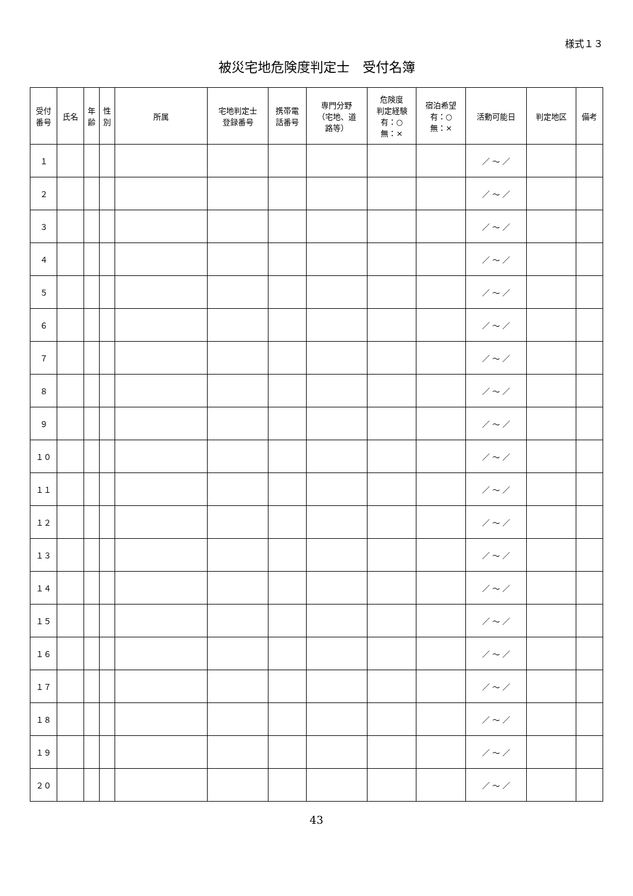様式１３
被災宅地危険度判定士　受付名簿
| 受付 番号 | 氏名 | 年 齢 | 性 別 | 所属 | 宅地判定士 登録番号 | 携帯電 話番号 | 専門分野 （宅地、道 路等） | 危険度 判定経験 有：○ 無：× | 宿泊希望 有：○ 無：× | 活動可能日 | 判定地区 | 備考 |
| --- | --- | --- | --- | --- | --- | --- | --- | --- | --- | --- | --- | --- |
| １ | | | | | | | | | | ／ ～ ／ | | |
| ２ | | | | | | | | | | ／ ～ ／ | | |
| ３ | | | | | | | | | | ／ ～ ／ | | |
| ４ | | | | | | | | | | ／ ～ ／ | | |
| ５ | | | | | | | | | | ／ ～ ／ | | |
| ６ | | | | | | | | | | ／ ～ ／ | | |
| ７ | | | | | | | | | | ／ ～ ／ | | |
| ８ | | | | | | | | | | ／ ～ ／ | | |
| ９ | | | | | | | | | | ／ ～ ／ | | |
| １０ | | | | | | | | | | ／ ～ ／ | | |
| １１ | | | | | | | | | | ／ ～ ／ | | |
| １２ | | | | | | | | | | ／ ～ ／ | | |
| １３ | | | | | | | | | | ／ ～ ／ | | |
| １４ | | | | | | | | | | ／ ～ ／ | | |
| １５ | | | | | | | | | | ／ ～ ／ | | |
| １６ | | | | | | | | | | ／ ～ ／ | | |
| １７ | | | | | | | | | | ／ ～ ／ | | |
| １８ | | | | | | | | | | ／ ～ ／ | | |
| １９ | | | | | | | | | | ／ ～ ／ | | |
| ２０ | | | | | | | | | | ／ ～ ／ | | |
43